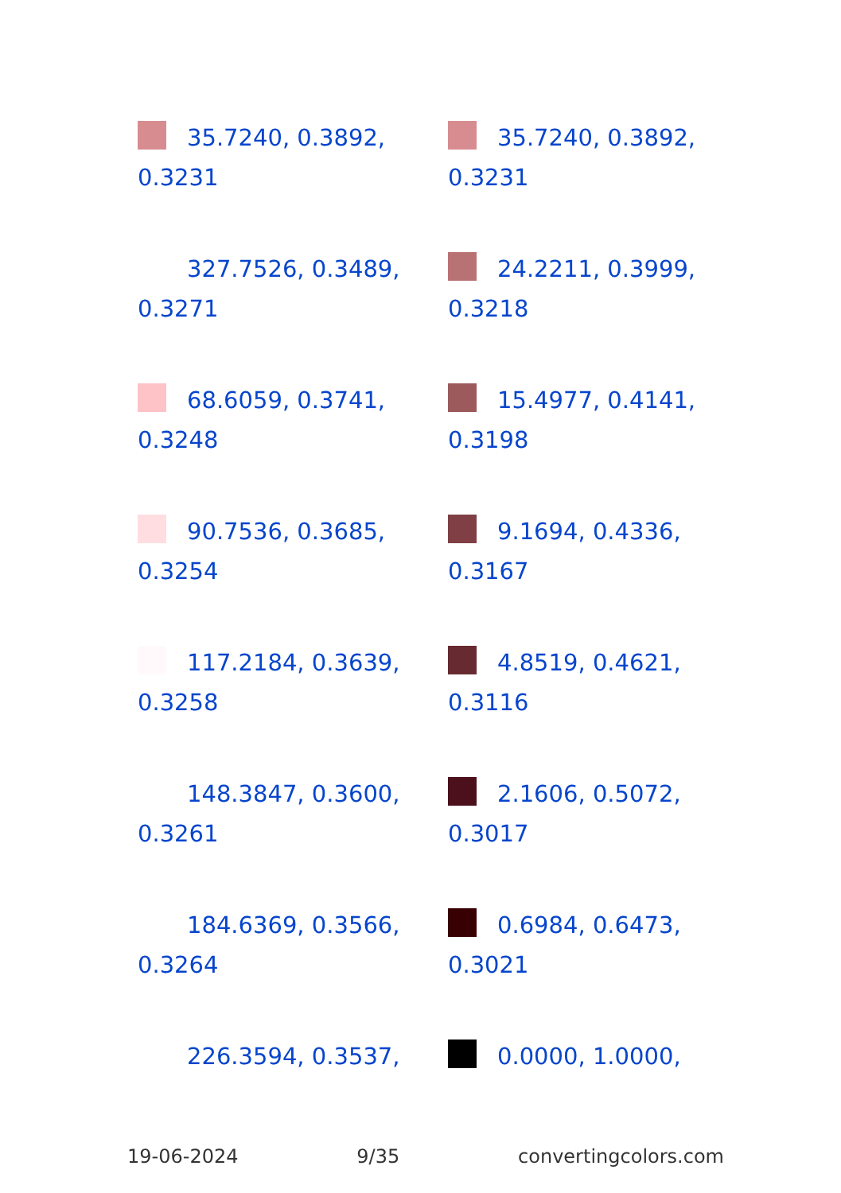35.7240, 0.3892,
0.3231
35.7240, 0.3892,
0.3231
327.7526, 0.3489,
0.3271
24.2211, 0.3999,
0.3218
68.6059, 0.3741,
0.3248
15.4977, 0.4141,
0.3198
90.7536, 0.3685,
0.3254
9.1694, 0.4336,
0.3167
117.2184, 0.3639,
0.3258
4.8519, 0.4621,
0.3116
148.3847, 0.3600,
0.3261
2.1606, 0.5072,
0.3017
184.6369, 0.3566,
0.3264
0.6984, 0.6473,
0.3021
226.3594, 0.3537,
0.0000, 1.0000,
19-06-2024 9/35 convertingcolors.com